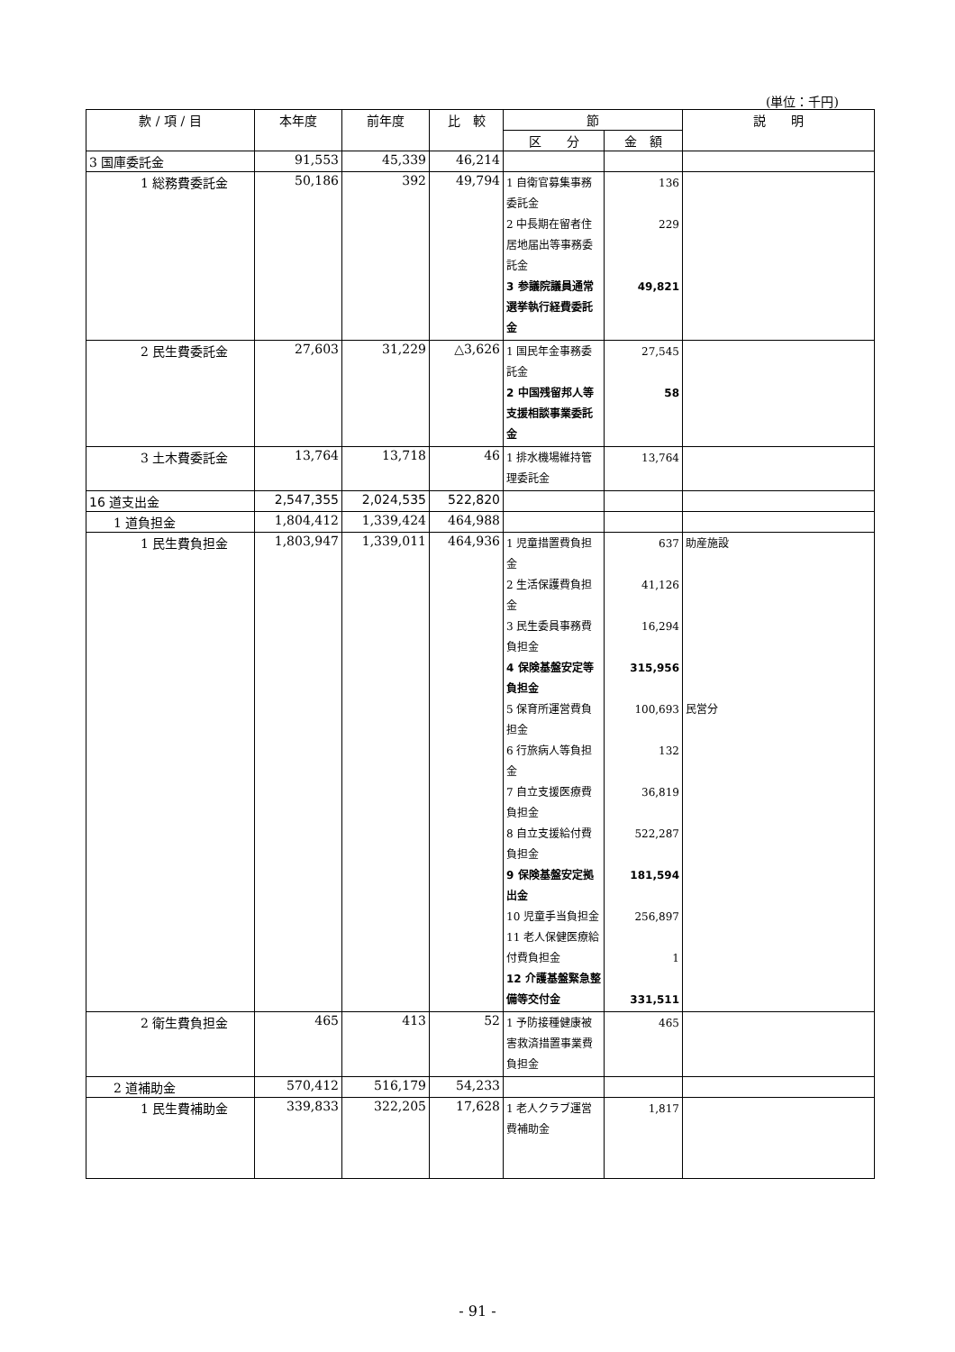(単位：千円)
| 款 / 項 / 目 | 本年度 | 前年度 | 比 較 | 節 | | 説 明 |
| --- | --- | --- | --- | --- | --- | --- |
| | | | | 区 分 | 金 額 | |
| 3 国庫委託金 | 91,553 | 45,339 | 46,214 | | | |
| 1 総務費委託金 | 50,186 | 392 | 49,794 | 1 自衛官募集事務委託金 2 中長期在留者住居地届出等事務委託金 3 参議院議員通常選挙執行経費委託金 | 136 229 49,821 | |
| 2 民生費委託金 | 27,603 | 31,229 | △3,626 | 1 国民年金事務委託金 2 中国残留邦人等支援相談事業委託金 | 27,545 58 | |
| 3 土木費委託金 | 13,764 | 13,718 | 46 | 1 排水機場維持管理委託金 | 13,764 | |
| 16 道支出金 | 2,547,355 | 2,024,535 | 522,820 | | | |
| 1 道負担金 | 1,804,412 | 1,339,424 | 464,988 | | | |
| 1 民生費負担金 | 1,803,947 | 1,339,011 | 464,936 | 1 児童措置費負担金 2 生活保護費負担金 3 民生委員事務費負担金 4 保険基盤安定等負担金 5 保育所運営費負担金 6 行旅病人等負担金 7 自立支援医療費負担金 8 自立支援給付費負担金 9 保険基盤安定拠出金 10 児童手当負担金 11 老人保健医療給付費負担金 12 介護基盤緊急整備等交付金 | 637 41,126 16,294 315,956 100,693 132 36,819 522,287 181,594 256,897 1 331,511 | 助産施設 民営分 |
| 2 衛生費負担金 | 465 | 413 | 52 | 1 予防接種健康被害救済措置事業費負担金 | 465 | |
| 2 道補助金 | 570,412 | 516,179 | 54,233 | | | |
| 1 民生費補助金 | 339,833 | 322,205 | 17,628 | 1 老人クラブ運営費補助金 | 1,817 | |
- 91 -